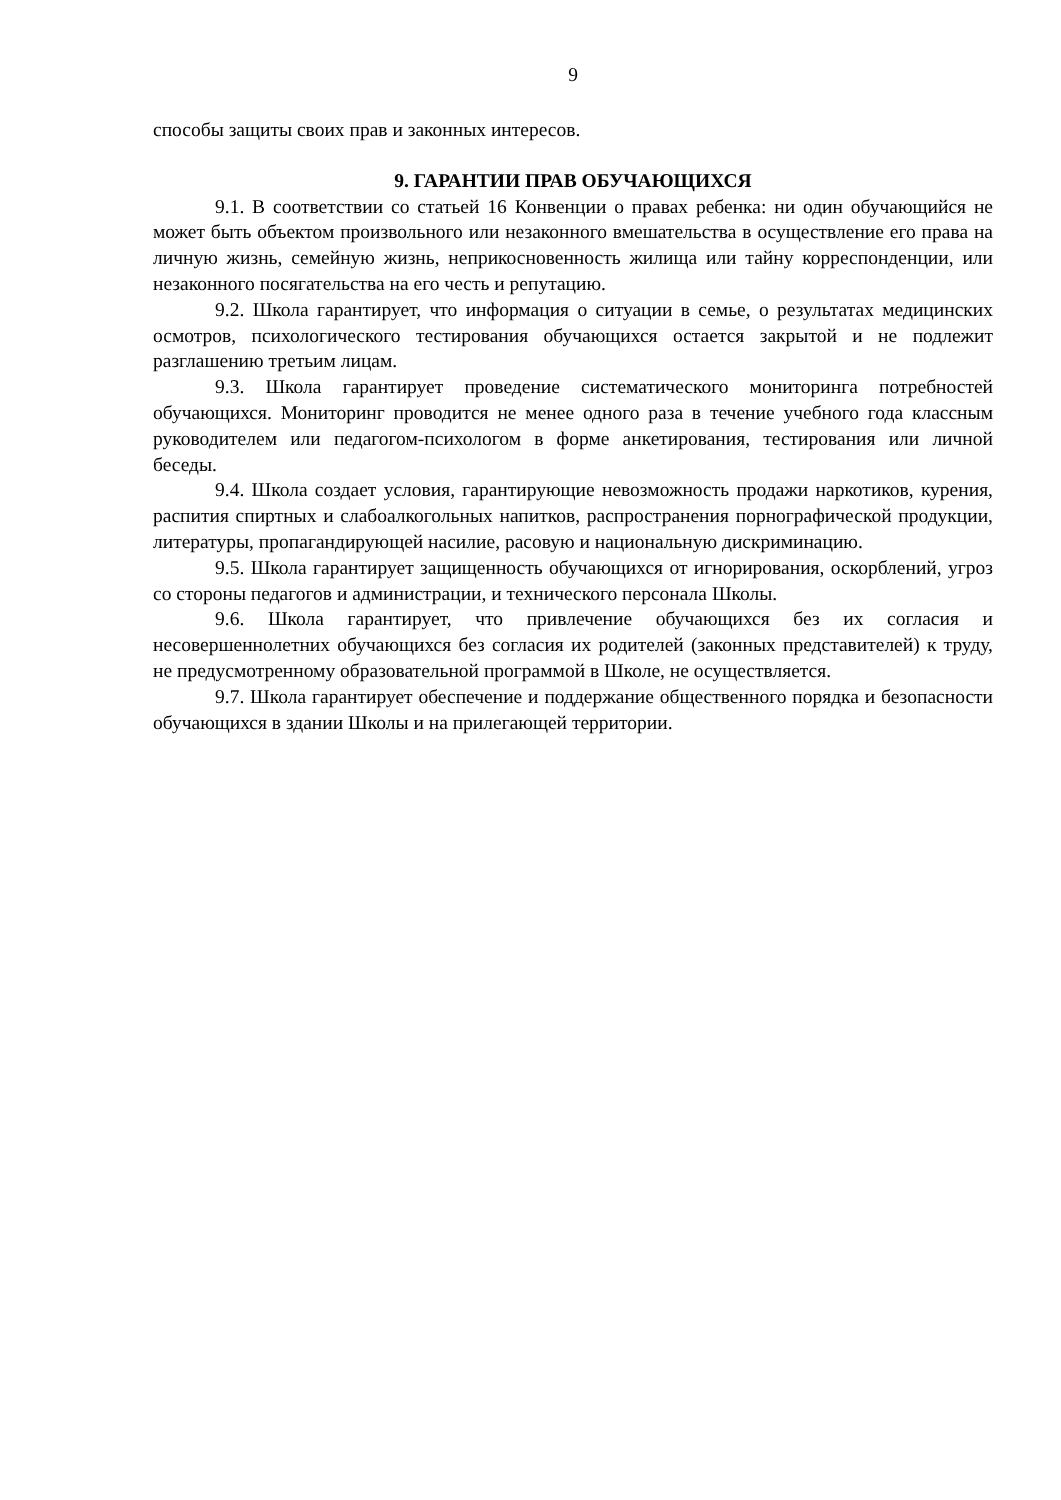9
способы защиты своих прав и законных интересов.
9. ГАРАНТИИ ПРАВ ОБУЧАЮЩИХСЯ
9.1. В соответствии со статьей 16 Конвенции о правах ребенка: ни один обучающийся не может быть объектом произвольного или незаконного вмешательства в осуществление его права на личную жизнь, семейную жизнь, неприкосновенность жилища или тайну корреспонденции, или незаконного посягательства на его честь и репутацию.
9.2. Школа гарантирует, что информация о ситуации в семье, о результатах медицинских осмотров, психологического тестирования обучающихся остается закрытой и не подлежит разглашению третьим лицам.
9.3. Школа гарантирует проведение систематического мониторинга потребностей обучающихся. Мониторинг проводится не менее одного раза в течение учебного года классным руководителем или педагогом-психологом в форме анкетирования, тестирования или личной беседы.
9.4. Школа создает условия, гарантирующие невозможность продажи наркотиков, курения, распития спиртных и слабоалкогольных напитков, распространения порнографической продукции, литературы, пропагандирующей насилие, расовую и национальную дискриминацию.
9.5. Школа гарантирует защищенность обучающихся от игнорирования, оскорблений, угроз со стороны педагогов и администрации, и технического персонала Школы.
9.6. Школа гарантирует, что привлечение обучающихся без их согласия и несовершеннолетних обучающихся без согласия их родителей (законных представителей) к труду, не предусмотренному образовательной программой в Школе, не осуществляется.
9.7. Школа гарантирует обеспечение и поддержание общественного порядка и безопасности обучающихся в здании Школы и на прилегающей территории.